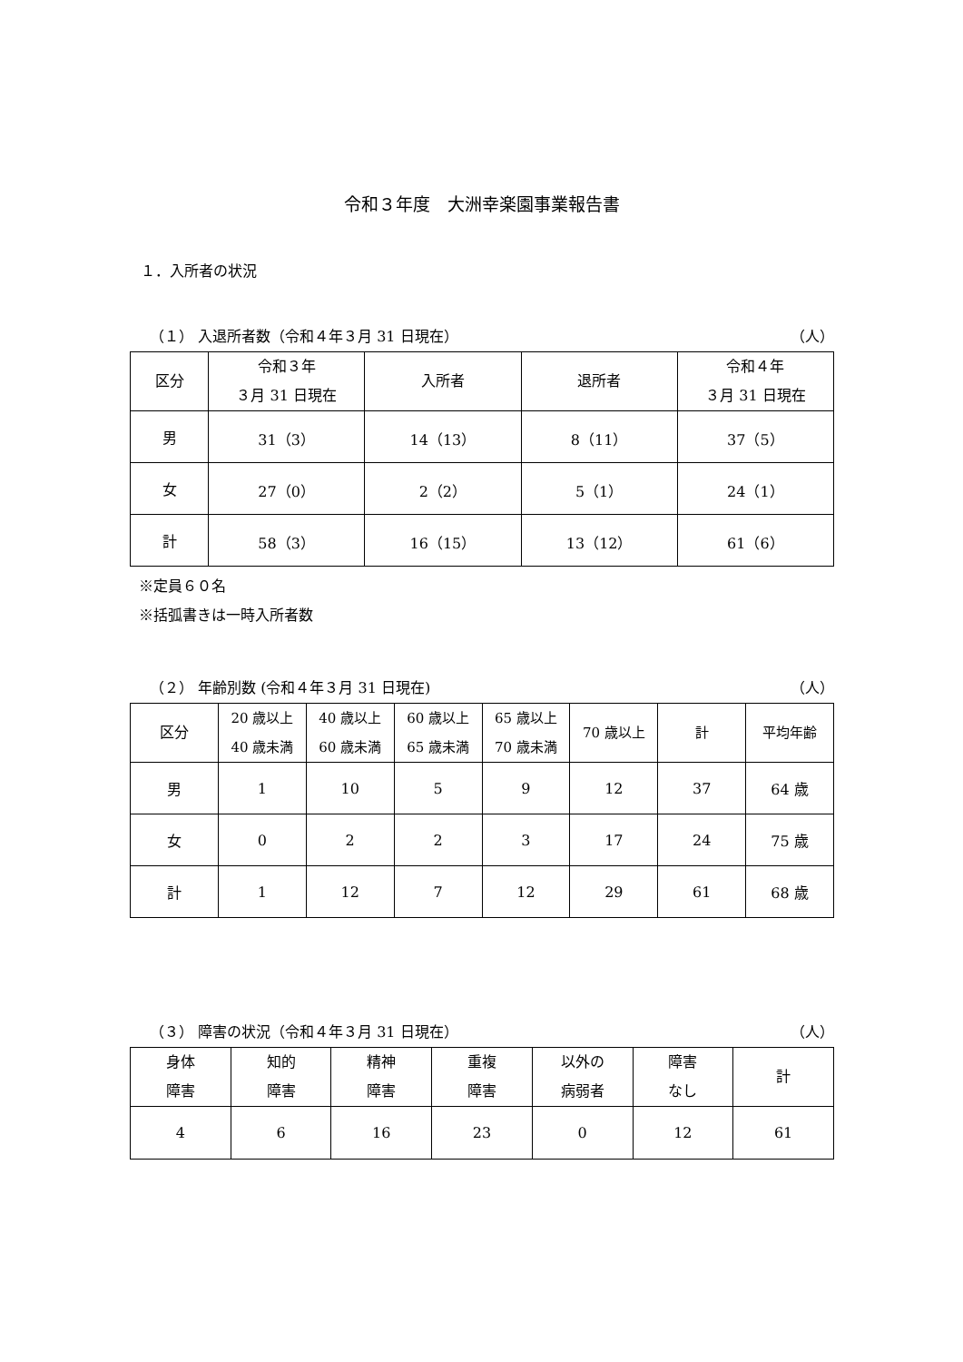令和３年度　大洲幸楽園事業報告書
１．入所者の状況
（１） 入退所者数（令和４年３月 31 日現在） （人）
| 区分 | 令和３年 ３月 31 日現在 | 入所者 | 退所者 | 令和４年 ３月 31 日現在 |
| --- | --- | --- | --- | --- |
| 男 | 31（3） | 14（13） | 8（11） | 37（5） |
| 女 | 27（0） | 2（2） | 5（1） | 24（1） |
| 計 | 58（3） | 16（15） | 13（12） | 61（6） |
※定員６０名
※括弧書きは一時入所者数
（２） 年齢別数 (令和４年３月 31 日現在) （人）
| 区分 | 20 歳以上 40 歳未満 | 40 歳以上 60 歳未満 | 60 歳以上 65 歳未満 | 65 歳以上 70 歳未満 | 70 歳以上 | 計 | 平均年齢 |
| --- | --- | --- | --- | --- | --- | --- | --- |
| 男 | 1 | 10 | 5 | 9 | 12 | 37 | 64 歳 |
| 女 | 0 | 2 | 2 | 3 | 17 | 24 | 75 歳 |
| 計 | 1 | 12 | 7 | 12 | 29 | 61 | 68 歳 |
（３） 障害の状況（令和４年３月 31 日現在） （人）
| 身体 障害 | 知的 障害 | 精神 障害 | 重複 障害 | 以外の 病弱者 | 障害 なし | 計 |
| --- | --- | --- | --- | --- | --- | --- |
| 4 | 6 | 16 | 23 | 0 | 12 | 61 |